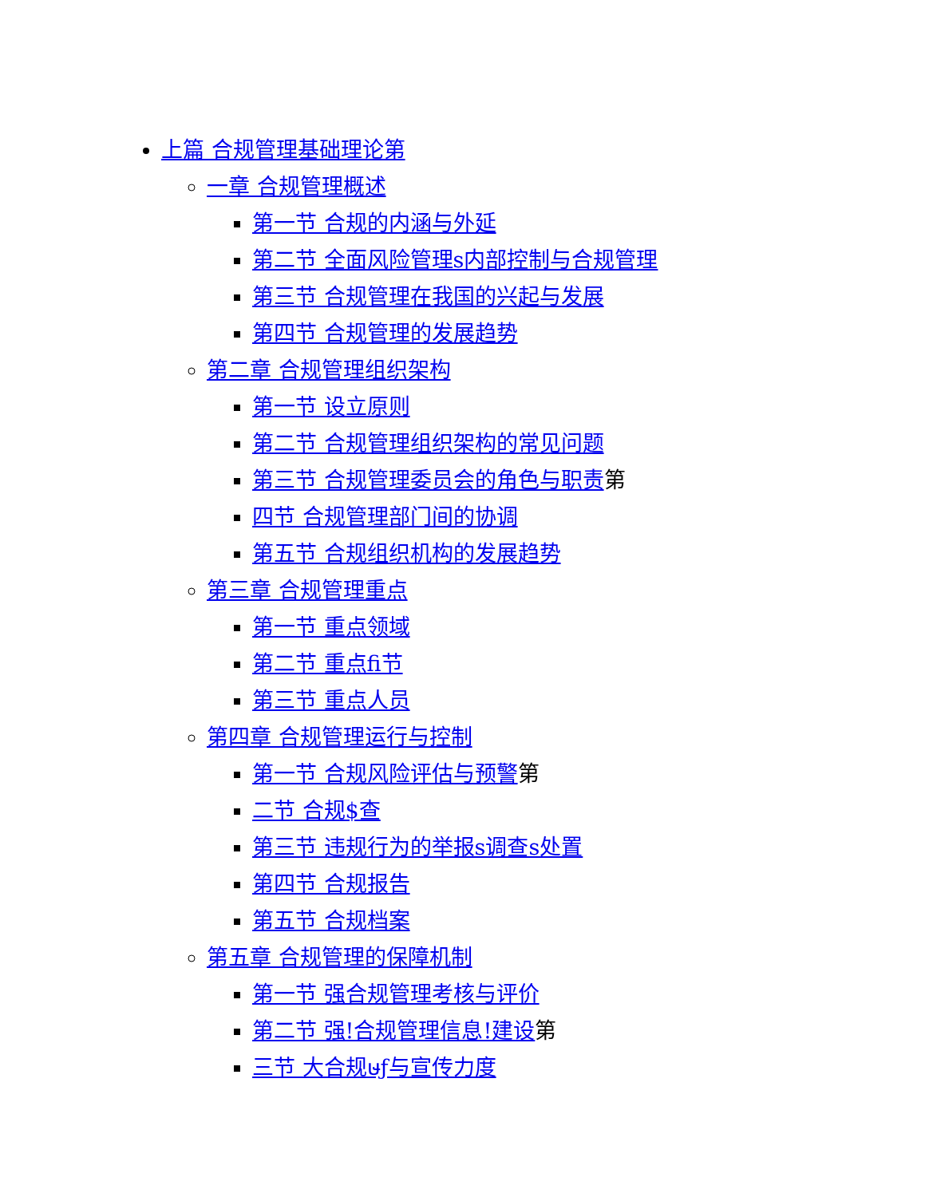上篇 合规管理基础理论第
一章 合规管理概述
第一节 合规的内涵与外延
第二节 全面风险管理s内部控制与合规管理
第三节 合规管理在我国的兴起与发展
第四节 合规管理的发展趋势
第二章 合规管理组织架构
第一节 设立原则
第二节 合规管理组织架构的常见问题
第三节 合规管理委员会的角色与职责第
四节 合规管理部门间的协调
第五节 合规组织机构的发展趋势
第三章 合规管理重点
第一节 重点领域
第二节 重点fi节
第三节 重点人员
第四章 合规管理运行与控制
第一节 合规风险评估与预警第
二节 合规$查
第三节 违规行为的举报s调查s处置
第四节 合规报告
第五节 合规档案
第五章 合规管理的保障机制
第一节 强合规管理考核与评价
第二节 强!合规管理信息!建设第
三节 大合规ษƒ与宣传力度